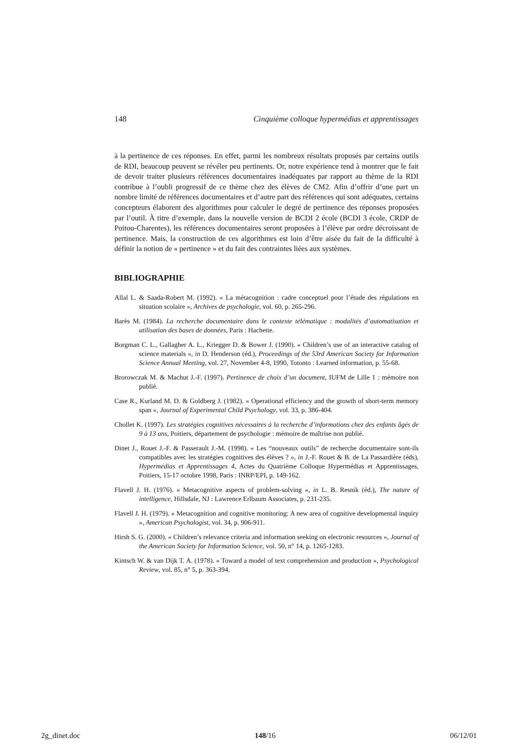148 Cinquième colloque hypermédias et apprentissages
à la pertinence de ces réponses. En effet, parmi les nombreux résultats proposés par certains outils de RDI, beaucoup peuvent se révéler peu pertinents. Or, notre expérience tend à montrer que le fait de devoir traiter plusieurs références documentaires inadéquates par rapport au thème de la RDI contribue à l’oubli progressif de ce thème chez des élèves de CM2. Afin d’offrir d’une part un nombre limité de références documentaires et d’autre part des références qui sont adéquates, certains concepteurs élaborent des algorithmes pour calculer le degré de pertinence des réponses proposées par l’outil. À titre d’exemple, dans la nouvelle version de BCDI 2 école (BCDI 3 école, CRDP de Poitou-Charentes), les références documentaires seront proposées à l’élève par ordre décroissant de pertinence. Mais, la construction de ces algorithmes est loin d’être aisée du fait de la difficulté à définir la notion de « pertinence » et du fait des contraintes liées aux systèmes.
BIBLIOGRAPHIE
Allal L. & Saada-Robert M. (1992). « La métacognition : cadre conceptuel pour l’étude des régulations en situation scolaire », Archives de psychologie, vol. 60, p. 265-296.
Barès M. (1984). La recherche documentaire dans le contexte télématique : modalités d’automatisation et utilisation des bases de données, Paris : Hachette.
Borgman C. L., Gallagher A. L., Kriegger D. & Bower J. (1990). « Children’s use of an interactive catalog of science materials », in D. Henderson (éd.), Proceedings of the 53rd American Society for Information Science Annual Meeting, vol. 27, November 4-8, 1990, Totonto : Learned information, p. 55-68.
Brorowczak M. & Machut J.-F. (1997). Pertinence de choix d’un document, IUFM de Lille 1 : mémoire non publié.
Case R., Kurland M. D. & Goldberg J. (1982). « Operational efficiency and the growth of short-term memory span », Journal of Experimental Child Psychology, vol. 33, p. 386-404.
Chollet K. (1997). Les stratégies cognitives nécessaires à la recherche d’informations chez des enfants âgés de 9 à 13 ans, Poitiers, département de psychologie : mémoire de maîtrise non publié.
Dinet J., Rouet J.-F. & Passerault J.-M. (1998). « Les “nouveaux outils” de recherche documentaire sont-ils compatibles avec les stratégies cognitives des élèves ? », in J.-F. Rouet & B. de La Passardière (éds), Hypermédias et Apprentissages 4, Actes du Quatrième Colloque Hypermédias et Apprentissages, Poitiers, 15-17 octobre 1998, Paris : INRP/EPI, p. 149-162.
Flavell J. H. (1976). « Metacognitive aspects of problem-solving », in L. B. Resnik (éd.), The nature of intelligence, Hillsdale, NJ : Lawrence Erlbaum Associates, p. 231-235.
Flavell J. H. (1979). « Metacognition and cognitive monitoring: A new area of cognitive developmental inquiry », American Psychologist, vol. 34, p. 906-911.
Hirsh S. G. (2000). « Children’s relevance criteria and information seeking on electronic resources », Journal of the American Society for Information Science, vol. 50, n° 14, p. 1265-1283.
Kintsch W. & van Dijk T. A. (1978). « Toward a model of text comprehension and production », Psychological Review, vol. 85, n° 5, p. 363-394.
2g_dinet.doc 148/16 06/12/01